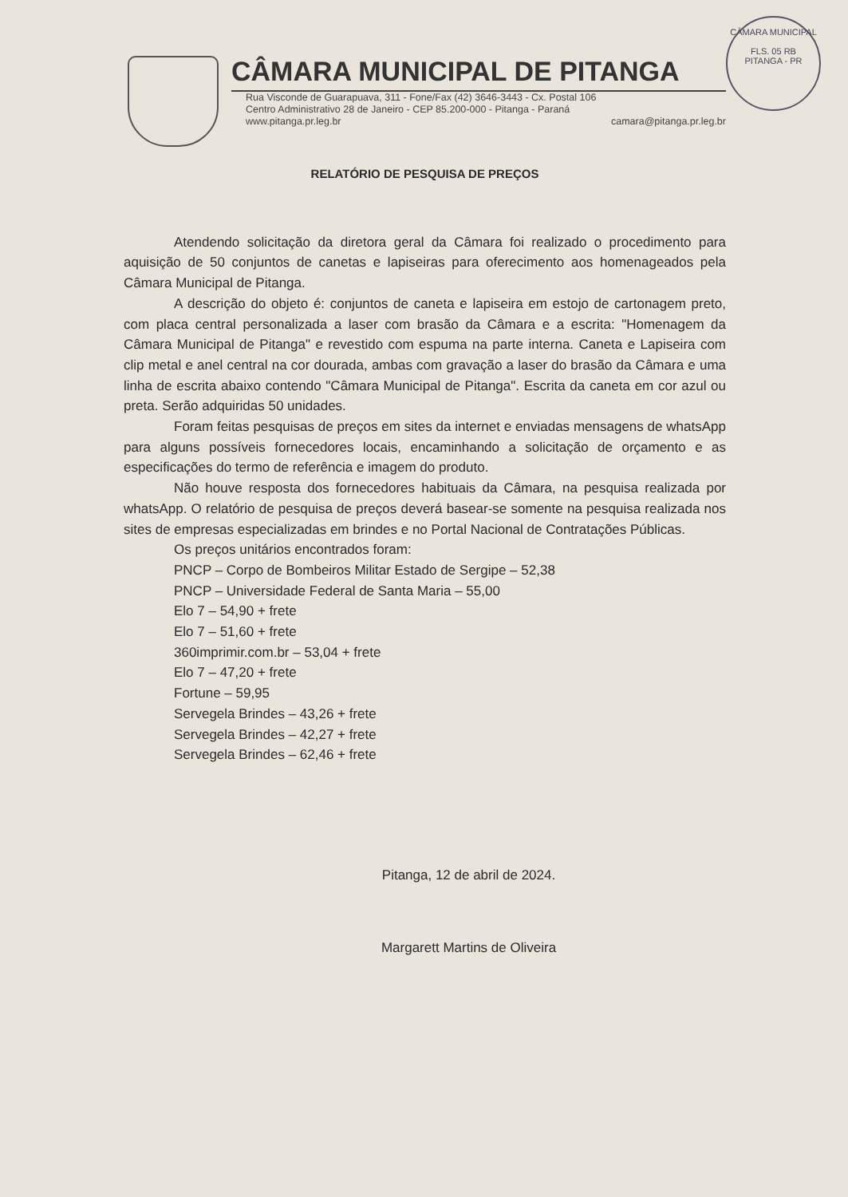CÂMARA MUNICIPAL DE PITANGA
Rua Visconde de Guarapuava, 311 - Fone/Fax (42) 3646-3443 - Cx. Postal 106
Centro Administrativo 28 de Janeiro - CEP 85.200-000 - Pitanga - Paraná
www.pitanga.pr.leg.br camara@pitanga.pr.leg.br
CÂMARA MUNICIPAL
FLS. 05 RB
PITANGA - PR
RELATÓRIO DE PESQUISA DE PREÇOS
Atendendo solicitação da diretora geral da Câmara foi realizado o procedimento para aquisição de 50 conjuntos de canetas e lapiseiras para oferecimento aos homenageados pela Câmara Municipal de Pitanga.
A descrição do objeto é: conjuntos de caneta e lapiseira em estojo de cartonagem preto, com placa central personalizada a laser com brasão da Câmara e a escrita: "Homenagem da Câmara Municipal de Pitanga" e revestido com espuma na parte interna. Caneta e Lapiseira com clip metal e anel central na cor dourada, ambas com gravação a laser do brasão da Câmara e uma linha de escrita abaixo contendo "Câmara Municipal de Pitanga". Escrita da caneta em cor azul ou preta. Serão adquiridas 50 unidades.
Foram feitas pesquisas de preços em sites da internet e enviadas mensagens de whatsApp para alguns possíveis fornecedores locais, encaminhando a solicitação de orçamento e as especificações do termo de referência e imagem do produto.
Não houve resposta dos fornecedores habituais da Câmara, na pesquisa realizada por whatsApp. O relatório de pesquisa de preços deverá basear-se somente na pesquisa realizada nos sites de empresas especializadas em brindes e no Portal Nacional de Contratações Públicas.
Os preços unitários encontrados foram:
PNCP – Corpo de Bombeiros Militar Estado de Sergipe – 52,38
PNCP – Universidade Federal de Santa Maria – 55,00
Elo 7 – 54,90 + frete
Elo 7 – 51,60 + frete
360imprimir.com.br – 53,04 + frete
Elo 7 – 47,20 + frete
Fortune – 59,95
Servegela Brindes – 43,26 + frete
Servegela Brindes – 42,27 + frete
Servegela Brindes – 62,46 + frete
Pitanga, 12 de abril de 2024.
Margarett Martins de Oliveira